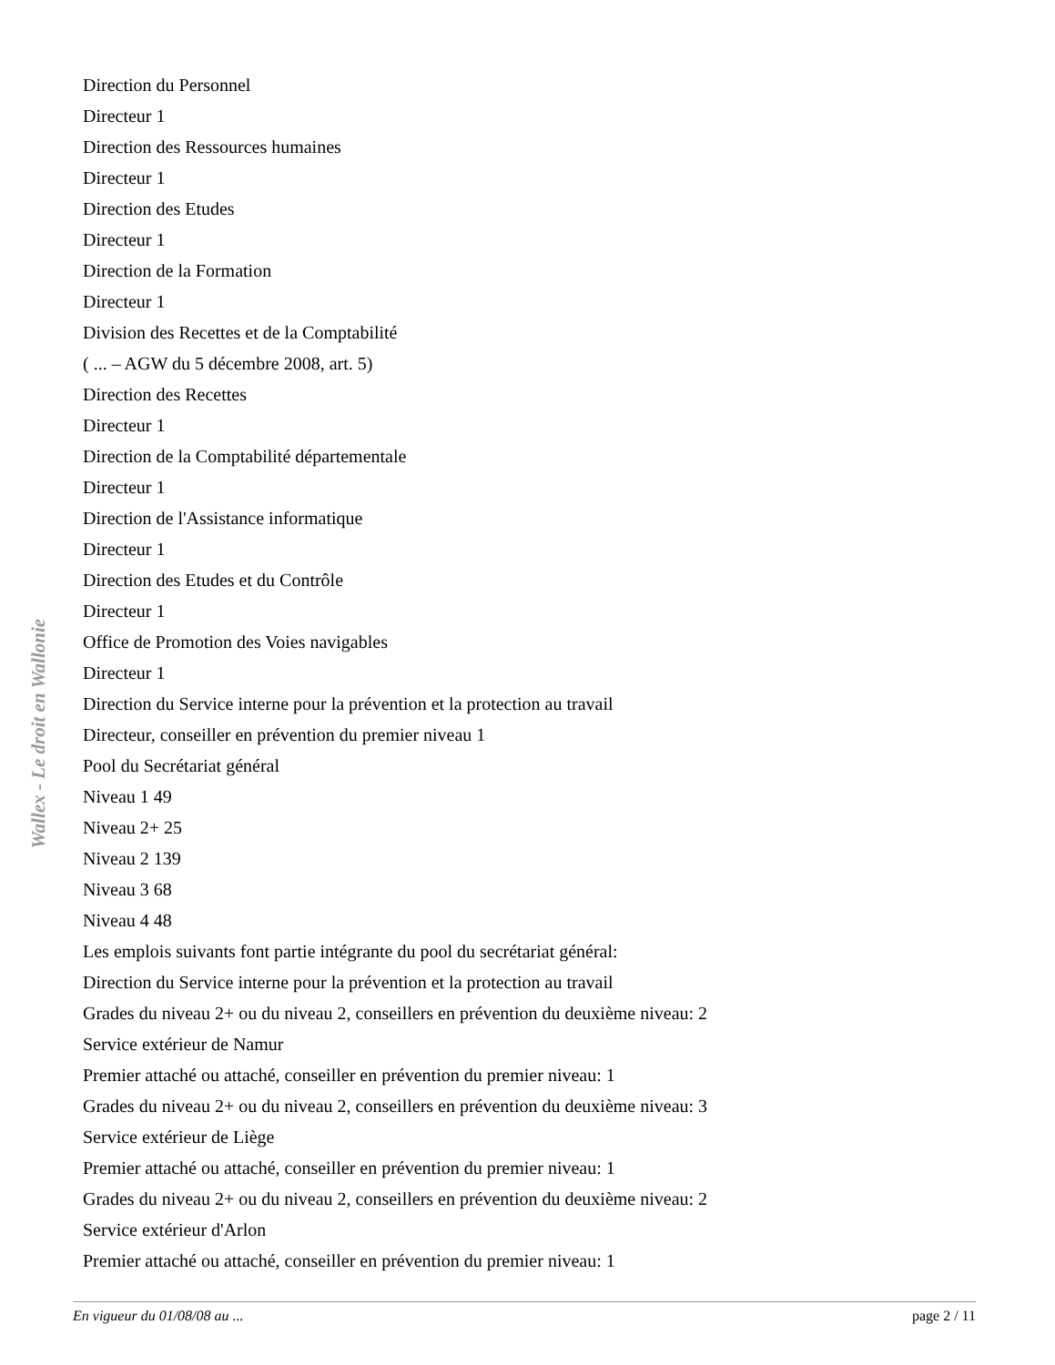Wallex - Le droit en Wallonie
Direction du Personnel
Directeur 1
Direction des Ressources humaines
Directeur 1
Direction des Etudes
Directeur 1
Direction de la Formation
Directeur 1
Division des Recettes et de la Comptabilité
( ... – AGW du 5 décembre 2008, art. 5)
Direction des Recettes
Directeur 1
Direction de la Comptabilité départementale
Directeur 1
Direction de l'Assistance informatique
Directeur 1
Direction des Etudes et du Contrôle
Directeur 1
Office de Promotion des Voies navigables
Directeur 1
Direction du Service interne pour la prévention et la protection au travail
Directeur, conseiller en prévention du premier niveau 1
Pool du Secrétariat général
Niveau 1 49
Niveau 2+ 25
Niveau 2 139
Niveau 3 68
Niveau 4 48
Les emplois suivants font partie intégrante du pool du secrétariat général:
Direction du Service interne pour la prévention et la protection au travail
Grades du niveau 2+ ou du niveau 2, conseillers en prévention du deuxième niveau: 2
Service extérieur de Namur
Premier attaché ou attaché, conseiller en prévention du premier niveau: 1
Grades du niveau 2+ ou du niveau 2, conseillers en prévention du deuxième niveau: 3
Service extérieur de Liège
Premier attaché ou attaché, conseiller en prévention du premier niveau: 1
Grades du niveau 2+ ou du niveau 2, conseillers en prévention du deuxième niveau: 2
Service extérieur d'Arlon
Premier attaché ou attaché, conseiller en prévention du premier niveau: 1
En vigueur du 01/08/08 au ... page 2 / 11